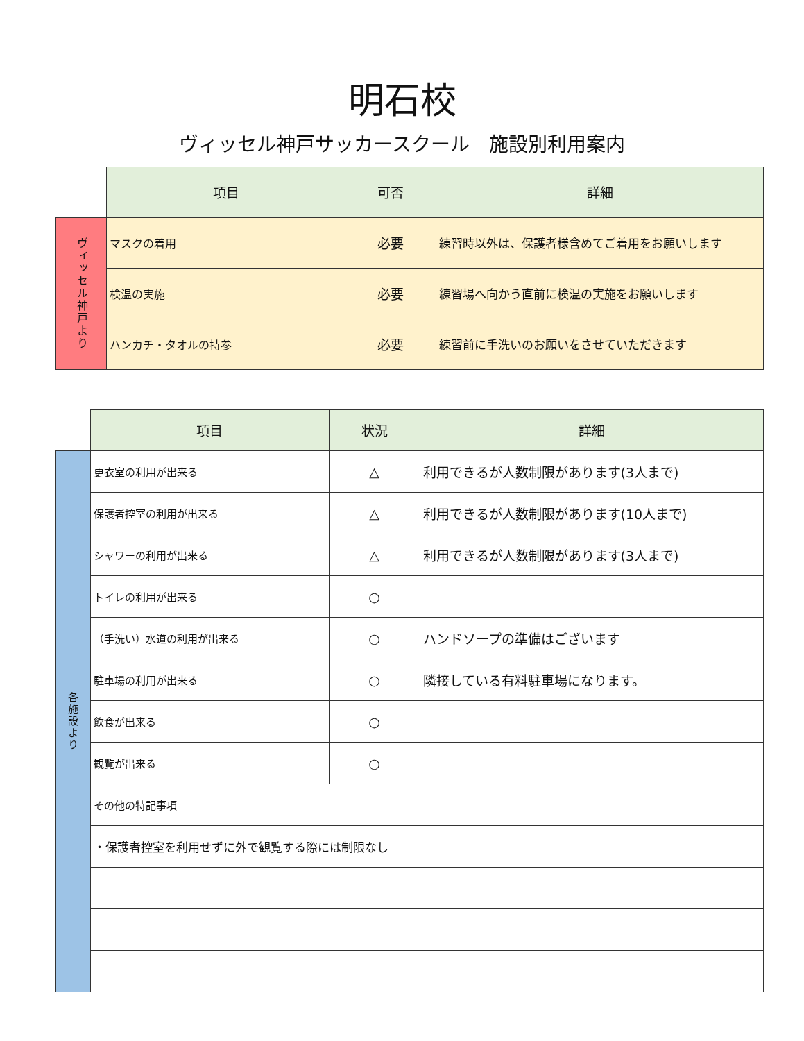明石校
ヴィッセル神戸サッカースクール　施設別利用案内
| | 項目 | 可否 | 詳細 |
| ヴィッセル神戸より | マスクの着用 | 必要 | 練習時以外は、保護者様含めてご着用をお願いします |
| | 検温の実施 | 必要 | 練習場へ向かう直前に検温の実施をお願いします |
| | ハンカチ・タオルの持参 | 必要 | 練習前に手洗いのお願いをさせていただきます |
| | 項目 | 状況 | 詳細 |
| 各施設より | 更衣室の利用が出来る | △ | 利用できるが人数制限があります(3人まで) |
| | 保護者控室の利用が出来る | △ | 利用できるが人数制限があります(10人まで) |
| | シャワーの利用が出来る | △ | 利用できるが人数制限があります(3人まで) |
| | トイレの利用が出来る | ○ | |
| | （手洗い）水道の利用が出来る | ○ | ハンドソープの準備はございます |
| | 駐車場の利用が出来る | ○ | 隣接している有料駐車場になります。 |
| | 飲食が出来る | ○ | |
| | 観覧が出来る | ○ | |
| | その他の特記事項 | | |
| | ・保護者控室を利用せずに外で観覧する際には制限なし | | |